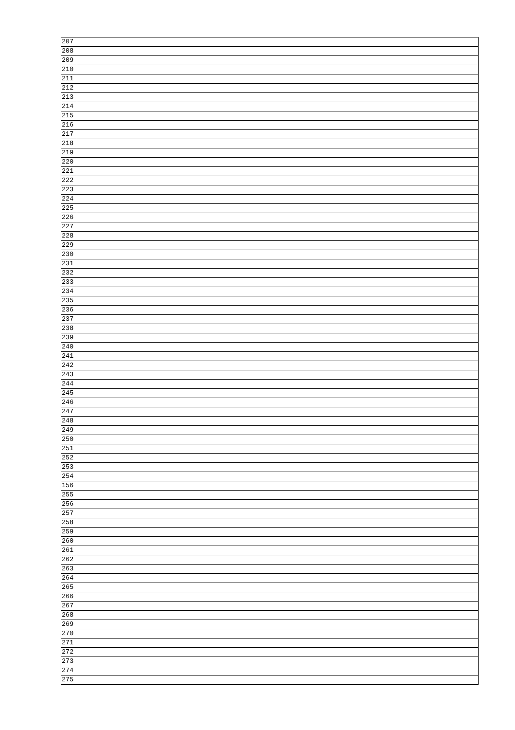| 207 | |
| 208 | |
| 209 | |
| 210 | |
| 211 | |
| 212 | |
| 213 | |
| 214 | |
| 215 | |
| 216 | |
| 217 | |
| 218 | |
| 219 | |
| 220 | |
| 221 | |
| 222 | |
| 223 | |
| 224 | |
| 225 | |
| 226 | |
| 227 | |
| 228 | |
| 229 | |
| 230 | |
| 231 | |
| 232 | |
| 233 | |
| 234 | |
| 235 | |
| 236 | |
| 237 | |
| 238 | |
| 239 | |
| 240 | |
| 241 | |
| 242 | |
| 243 | |
| 244 | |
| 245 | |
| 246 | |
| 247 | |
| 248 | |
| 249 | |
| 250 | |
| 251 | |
| 252 | |
| 253 | |
| 254 | |
| 156 | |
| 255 | |
| 256 | |
| 257 | |
| 258 | |
| 259 | |
| 260 | |
| 261 | |
| 262 | |
| 263 | |
| 264 | |
| 265 | |
| 266 | |
| 267 | |
| 268 | |
| 269 | |
| 270 | |
| 271 | |
| 272 | |
| 273 | |
| 274 | |
| 275 | |